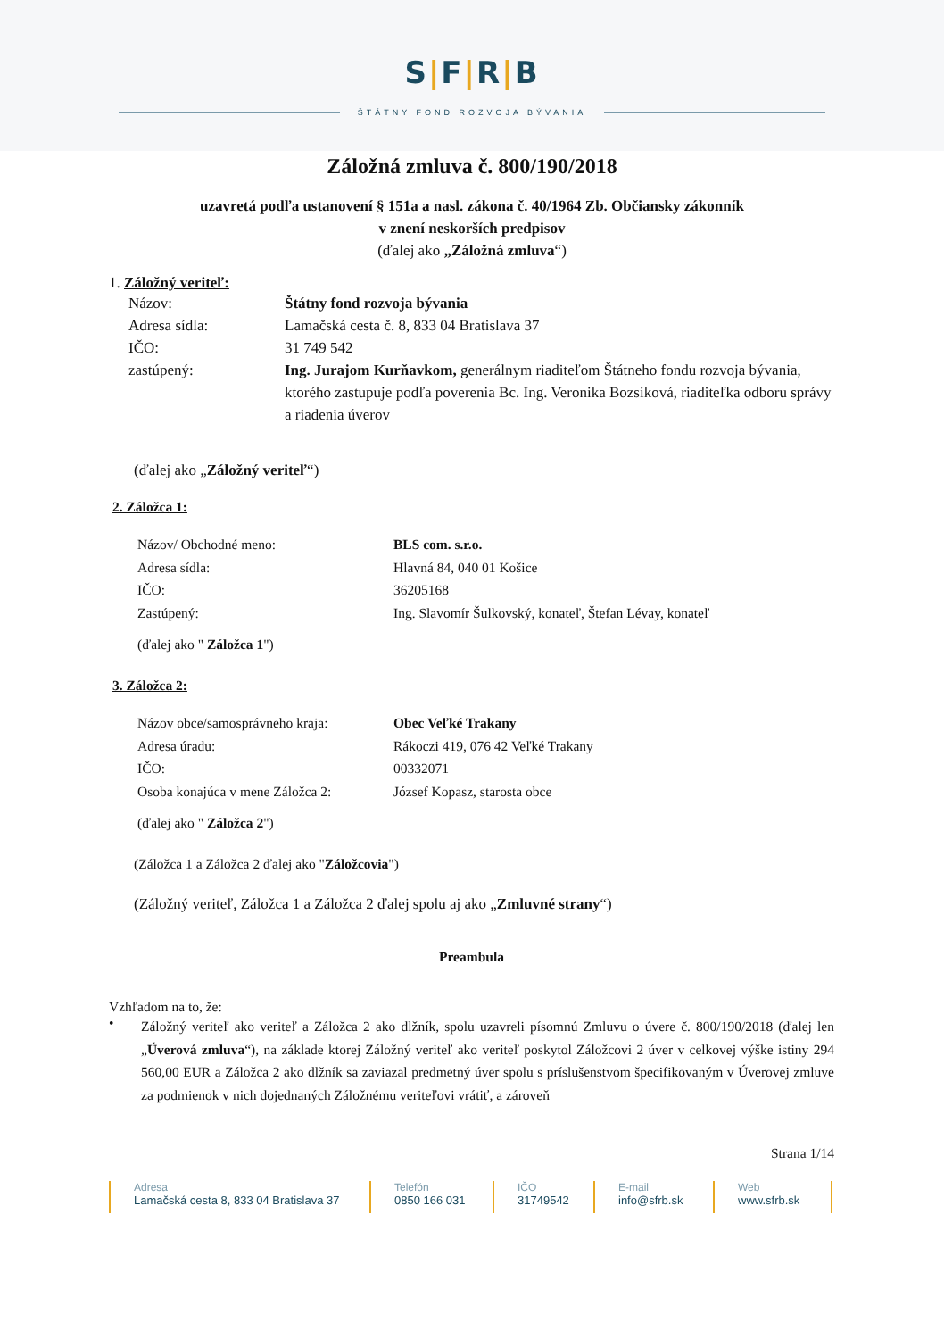S|F|R|B
ŠTÁTNY FOND ROZVOJA BÝVANIA
Záložná zmluva č. 800/190/2018
uzavretá podľa ustanovení § 151a a nasl. zákona č. 40/1964 Zb. Občiansky zákonník
v znení neskorších predpisov
(ďalej ako „Záložná zmluva“)
1. Záložný veriteľ:
Názov: Štátny fond rozvoja bývania
Adresa sídla: Lamačská cesta č. 8, 833 04 Bratislava 37
IČO: 31 749 542
zastúpený: Ing. Jurajom Kurňavkom, generálnym riaditeľom Štátneho fondu rozvoja bývania, ktorého zastupuje podľa poverenia Bc. Ing. Veronika Bozsiková, riaditeľka odboru správy a riadenia úverov
(ďalej ako „Záložný veriteľ“)
2. Záložca 1:
Názov/ Obchodné meno: BLS com. s.r.o.
Adresa sídla: Hlavná 84, 040 01 Košice
IČO: 36205168
Zastúpený: Ing. Slavomír Šulkovský, konateľ, Štefan Lévay, konateľ
(ďalej ako " Záložca 1")
3. Záložca 2:
Názov obce/samosprávneho kraja: Obec Veľké Trakany
Adresa úradu: Rákoczi 419, 076 42 Veľké Trakany
IČO: 00332071
Osoba konajúca v mene Záložca 2: József Kopasz, starosta obce
(ďalej ako " Záložca 2")
(Záložca 1 a Záložca 2 ďalej ako "Záložcovia")
(Záložný veriteľ, Záložca 1 a Záložca 2 ďalej spolu aj ako „Zmluvné strany“)
Preambula
Vzhľadom na to, že:
•
Záložný veriteľ ako veriteľ a Záložca 2 ako dlžník, spolu uzavreli písomnú Zmluvu o úvere č. 800/190/2018 (ďalej len „Úverová zmluva“), na základe ktorej Záložný veriteľ ako veriteľ poskytol Záložcovi 2 úver v celkovej výške istiny 294 560,00 EUR a Záložca 2 ako dlžník sa zaviazal predmetný úver spolu s príslušenstvom špecifikovaným v Úverovej zmluve za podmienok v nich dojednaných Záložnému veriteľovi vrátiť, a zároveň
Strana 1/14
Adresa
Lamačská cesta 8, 833 04 Bratislava 37
Telefón
0850 166 031
IČO
31749542
E-mail
info@sfrb.sk
Web
www.sfrb.sk